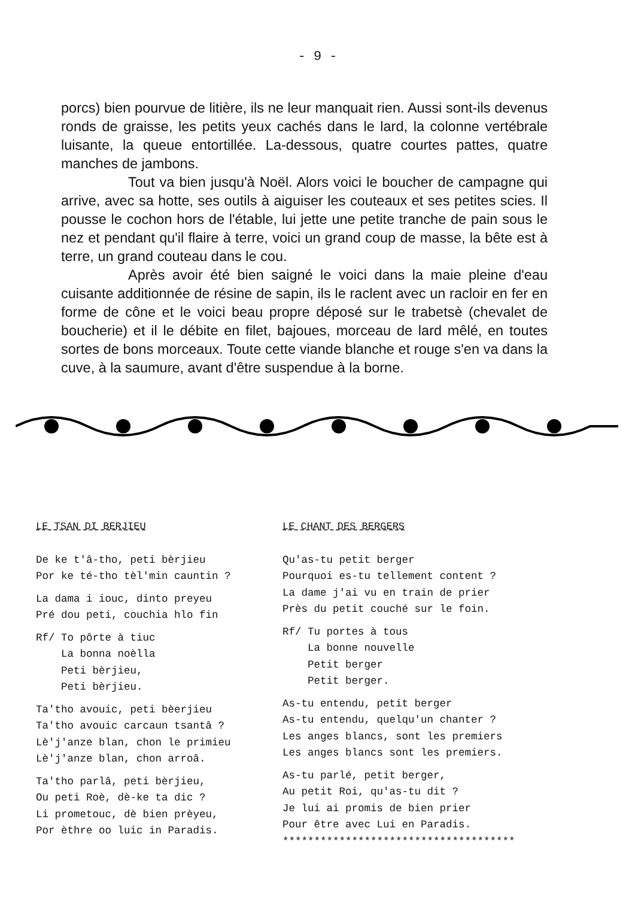- 9 -
porcs) bien pourvue de litière, ils ne leur manquait rien. Aussi sont-ils devenus ronds de graisse, les petits yeux cachés dans le lard, la colonne vertébrale luisante, la queue entortillée. La-dessous, quatre courtes pattes, quatre manches de jambons.
Tout va bien jusqu'à Noël. Alors voici le boucher de campagne qui arrive, avec sa hotte, ses outils à aiguiser les couteaux et ses petites scies. Il pousse le cochon hors de l'étable, lui jette une petite tranche de pain sous le nez et pendant qu'il flaire à terre, voici un grand coup de masse, la bête est à terre, un grand couteau dans le cou.
Après avoir été bien saigné le voici dans la maie pleine d'eau cuisante additionnée de résine de sapin, ils le raclent avec un racloir en fer en forme de cône et le voici beau propre déposé sur le trabetsè (chevalet de boucherie) et il le débite en filet, bajoues, morceau de lard mêlé, en toutes sortes de bons morceaux. Toute cette viande blanche et rouge s'en va dans la cuve, à la saumure, avant d'être suspendue à la borne.
LE TSAN DI BERJIEU
De ke t'â-tho, peti bèrjieu Por ke té-tho tèl'min cauntin ?
La dama i iouc, dinto preyeu Pré dou peti, couchia hlo fin
Rf/ To pôrte à tiuc La bonna noèlla Peti bèrjieu, Peti bèrjieu.
Ta'tho avouic, peti bèerjieu Ta'tho avouic carcaun tsantâ ? Lè'j'anze blan, chon le primieu Lè'j'anze blan, chon arroâ.
Ta'tho parlâ, peti bèrjieu, Ou peti Roè, dè-ke ta dic ? Li prometouc, dè bien prèyeu, Por èthre oo luic in Paradis.
LE CHANT DES BERGERS
Qu'as-tu petit berger Pourquoi es-tu tellement content ? La dame j'ai vu en train de prier Près du petit couché sur le foin.
Rf/ Tu portes à tous La bonne nouvelle Petit berger Petit berger.
As-tu entendu, petit berger As-tu entendu, quelqu'un chanter ? Les anges blancs, sont les premiers Les anges blancs sont les premiers.
As-tu parlé, petit berger, Au petit Roi, qu'as-tu dit ? Je lui ai promis de bien prier Pour être avec Lui en Paradis. *************************************